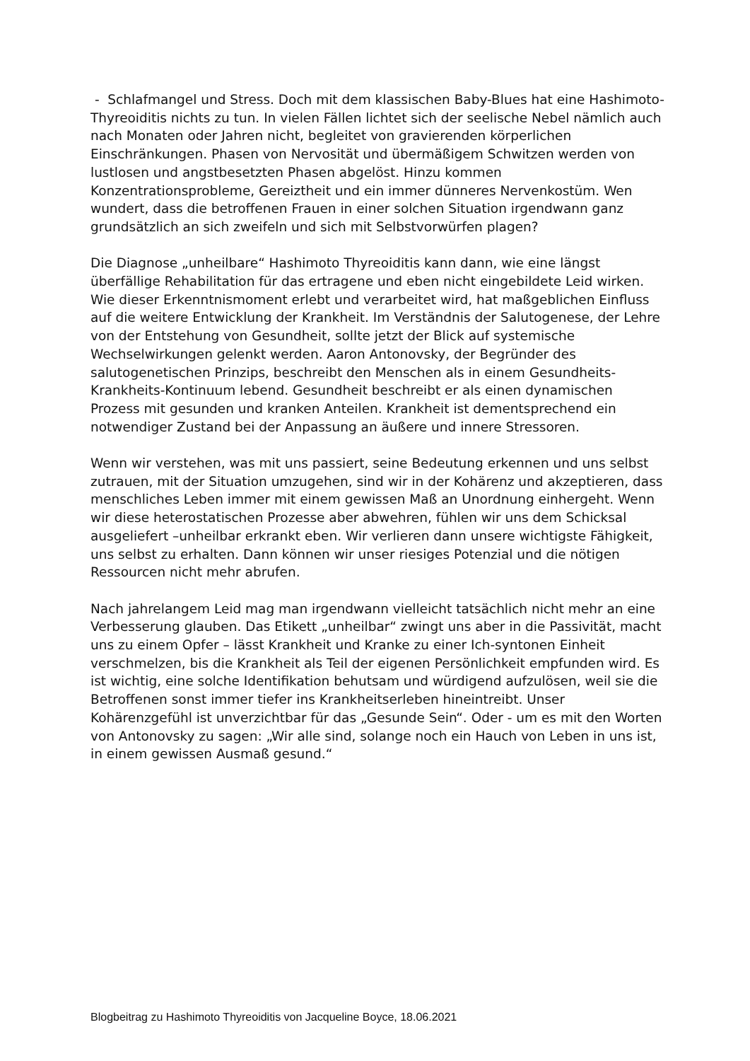- Schlafmangel und Stress. Doch mit dem klassischen Baby-Blues hat eine Hashimoto-Thyreoiditis nichts zu tun. In vielen Fällen lichtet sich der seelische Nebel nämlich auch nach Monaten oder Jahren nicht, begleitet von gravierenden körperlichen Einschränkungen. Phasen von Nervosität und übermäßigem Schwitzen werden von lustlosen und angstbesetzten Phasen abgelöst. Hinzu kommen Konzentrationsprobleme, Gereiztheit und ein immer dünneres Nervenkostüm. Wen wundert, dass die betroffenen Frauen in einer solchen Situation irgendwann ganz grundsätzlich an sich zweifeln und sich mit Selbstvorwürfen plagen?
Die Diagnose „unheilbare“ Hashimoto Thyreoiditis kann dann, wie eine längst überfällige Rehabilitation für das ertragene und eben nicht eingebildete Leid wirken. Wie dieser Erkenntnismoment erlebt und verarbeitet wird, hat maßgeblichen Einfluss auf die weitere Entwicklung der Krankheit. Im Verständnis der Salutogenese, der Lehre von der Entstehung von Gesundheit, sollte jetzt der Blick auf systemische Wechselwirkungen gelenkt werden. Aaron Antonovsky, der Begründer des salutogenetischen Prinzips, beschreibt den Menschen als in einem Gesundheits-Krankheits-Kontinuum lebend. Gesundheit beschreibt er als einen dynamischen Prozess mit gesunden und kranken Anteilen. Krankheit ist dementsprechend ein notwendiger Zustand bei der Anpassung an äußere und innere Stressoren.
Wenn wir verstehen, was mit uns passiert, seine Bedeutung erkennen und uns selbst zutrauen, mit der Situation umzugehen, sind wir in der Kohärenz und akzeptieren, dass menschliches Leben immer mit einem gewissen Maß an Unordnung einhergeht. Wenn wir diese heterostatischen Prozesse aber abwehren, fühlen wir uns dem Schicksal ausgeliefert –unheilbar erkrankt eben. Wir verlieren dann unsere wichtigste Fähigkeit, uns selbst zu erhalten. Dann können wir unser riesiges Potenzial und die nötigen Ressourcen nicht mehr abrufen.
Nach jahrelangem Leid mag man irgendwann vielleicht tatsächlich nicht mehr an eine Verbesserung glauben. Das Etikett „unheilbar“ zwingt uns aber in die Passivität, macht uns zu einem Opfer – lässt Krankheit und Kranke zu einer Ich-syntonen Einheit verschmelzen, bis die Krankheit als Teil der eigenen Persönlichkeit empfunden wird. Es ist wichtig, eine solche Identifikation behutsam und würdigend aufzulösen, weil sie die Betroffenen sonst immer tiefer ins Krankheitserleben hineintreibt. Unser Kohärenzgefühl ist unverzichtbar für das „Gesunde Sein“. Oder - um es mit den Worten von Antonovsky zu sagen: „Wir alle sind, solange noch ein Hauch von Leben in uns ist, in einem gewissen Ausmaß gesund.“
Blogbeitrag zu Hashimoto Thyreoiditis von Jacqueline Boyce, 18.06.2021